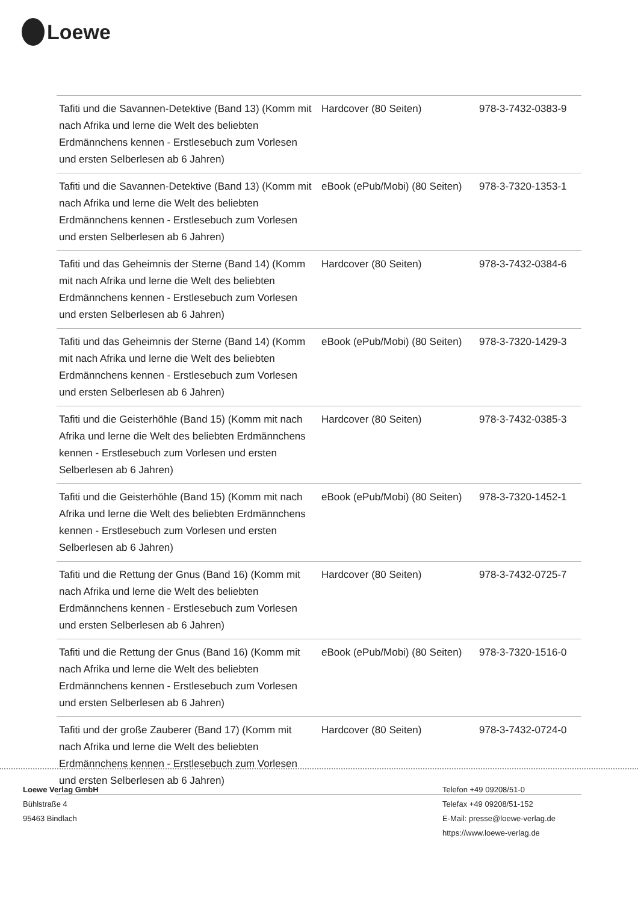Loewe
| Tafiti und die Savannen-Detektive (Band 13) (Komm mit nach Afrika und lerne die Welt des beliebten Erdmännchens kennen - Erstlesebuch zum Vorlesen und ersten Selberlesen ab 6 Jahren) | Hardcover (80 Seiten) | 978-3-7432-0383-9 |
| Tafiti und die Savannen-Detektive (Band 13) (Komm mit nach Afrika und lerne die Welt des beliebten Erdmännchens kennen - Erstlesebuch zum Vorlesen und ersten Selberlesen ab 6 Jahren) | eBook (ePub/Mobi) (80 Seiten) | 978-3-7320-1353-1 |
| Tafiti und das Geheimnis der Sterne (Band 14) (Komm mit nach Afrika und lerne die Welt des beliebten Erdmännchens kennen - Erstlesebuch zum Vorlesen und ersten Selberlesen ab 6 Jahren) | Hardcover (80 Seiten) | 978-3-7432-0384-6 |
| Tafiti und das Geheimnis der Sterne (Band 14) (Komm mit nach Afrika und lerne die Welt des beliebten Erdmännchens kennen - Erstlesebuch zum Vorlesen und ersten Selberlesen ab 6 Jahren) | eBook (ePub/Mobi) (80 Seiten) | 978-3-7320-1429-3 |
| Tafiti und die Geisterhöhle (Band 15) (Komm mit nach Afrika und lerne die Welt des beliebten Erdmännchens kennen - Erstlesebuch zum Vorlesen und ersten Selberlesen ab 6 Jahren) | Hardcover (80 Seiten) | 978-3-7432-0385-3 |
| Tafiti und die Geisterhöhle (Band 15) (Komm mit nach Afrika und lerne die Welt des beliebten Erdmännchens kennen - Erstlesebuch zum Vorlesen und ersten Selberlesen ab 6 Jahren) | eBook (ePub/Mobi) (80 Seiten) | 978-3-7320-1452-1 |
| Tafiti und die Rettung der Gnus (Band 16) (Komm mit nach Afrika und lerne die Welt des beliebten Erdmännchens kennen - Erstlesebuch zum Vorlesen und ersten Selberlesen ab 6 Jahren) | Hardcover (80 Seiten) | 978-3-7432-0725-7 |
| Tafiti und die Rettung der Gnus (Band 16) (Komm mit nach Afrika und lerne die Welt des beliebten Erdmännchens kennen - Erstlesebuch zum Vorlesen und ersten Selberlesen ab 6 Jahren) | eBook (ePub/Mobi) (80 Seiten) | 978-3-7320-1516-0 |
| Tafiti und der große Zauberer (Band 17) (Komm mit nach Afrika und lerne die Welt des beliebten Erdmännchens kennen - Erstlesebuch zum Vorlesen und ersten Selberlesen ab 6 Jahren) | Hardcover (80 Seiten) | 978-3-7432-0724-0 |
Loewe Verlag GmbH
Bühlstraße 4
95463 Bindlach
Telefon +49 09208/51-0
Telefax +49 09208/51-152
E-Mail: presse@loewe-verlag.de
https://www.loewe-verlag.de